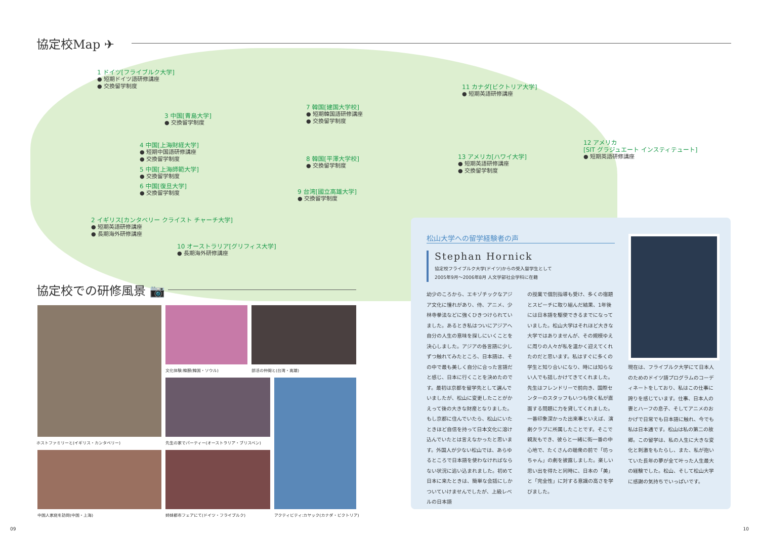協定校Map ✈
1 ドイツ[フライブルク大学]
● 短期ドイツ語研修講座
● 交換留学制度
3 中国[青島大学]
● 交換留学制度
4 中国[上海財経大学]
● 短期中国語研修講座
● 交換留学制度
5 中国[上海師範大学]
● 交換留学制度
6 中国[復旦大学]
● 交換留学制度
2 イギリス[カンタベリー クライスト チャーチ大学]
● 短期英語研修講座
● 長期海外研修講座
10 オーストラリア[グリフィス大学]
● 長期海外研修講座
7 韓国[建国大学校]
● 短期韓国語研修講座
● 交換留学制度
8 韓国[平澤大学校]
● 交換留学制度
9 台湾[國立高雄大学]
● 交換留学制度
11 カナダ[ビクトリア大学]
● 短期英語研修講座
12 アメリカ
[SIT グラジュエート インスティテュート]
● 短期英語研修講座
13 アメリカ[ハワイ大学]
● 短期英語研修講座
● 交換留学制度
協定校での研修風景 📷
文化体験:韓服(韓国・ソウル) 部活の仲間と(台湾・高雄)
ホストファミリーと(イギリス・カンタベリー)
先生の家でパーティー(オーストラリア・ブリスベン)
中国人家庭を訪問(中国・上海)
姉妹都市フェアにて(ドイツ・フライブルク)
アクティビティ:カヤック(カナダ・ビクトリア)
松山大学への留学経験者の声
Stephan Hornick
協定校フライブルク大学(ドイツ)からの受入留学生として
2005年9月〜2006年8月 人文学部社会学科に在籍
幼少のころから、エキゾチックなアジア文化に憧れがあり、侍、アニメ、少林寺拳法などに強くひきつけられていました。あるとき私はついにアジアへ自分の人生の意味を探しにいくことを決心しました。アジアの各言語に少しずつ触れてみたところ、日本語は、その中で最も美しく自分に合った言語だと感じ、日本に行くことを決めたのです。最初は京都を留学先として選んでいましたが、松山に変更したことがかえって後の大きな財産となりました。もし京都に住んでいたら、松山にいたときほど自信を持って日本文化に溶け込んでいたとは言えなかったと思います。外国人が少ない松山では、あらゆるところで日本語を使わなければならない状況に追い込まれました。初めて日本に来たときは、簡単な会話にしかついていけませんでしたが、上級レベルの日本語
の授業で個別指導も受け、多くの宿題とスピーチに取り組んだ結果、1年後には日本語を駆使できるまでになっていました。松山大学はそれほど大きな大学ではありませんが、その規模ゆえに周りの人々が私を温かく迎えてくれたのだと思います。私はすぐに多くの学生と知り合いになり、時には知らない人でも話しかけてきてくれました。先生はフレンドリーで前向き、国際センターのスタッフもいつも快く私が直面する問題に力を貸してくれました。一番印象深かった出来事といえば、演劇クラブに所属したことです。そこで親友もでき、彼らと一緒に街一番の中心地で、たくさんの聴衆の前で「坊っちゃん」の劇を披露しました。楽しい思い出を得たと同時に、日本の「美」と「完全性」に対する意識の高さを学びました。
現在は、フライブルク大学にて日本人のためのドイツ語プログラムのコーディネートをしており、私はこの仕事に誇りを感じています。仕事、日本人の妻とハーフの息子、そしてアニメのおかげで日常でも日本語に触れ、今でも私は日本通です。松山は私の第二の故郷。この留学は、私の人生に大きな変化と刺激をもたらし、また、私が抱いていた長年の夢が全て叶った人生最大の経験でした。松山、そして松山大学に感謝の気持ちでいっぱいです。
09 10